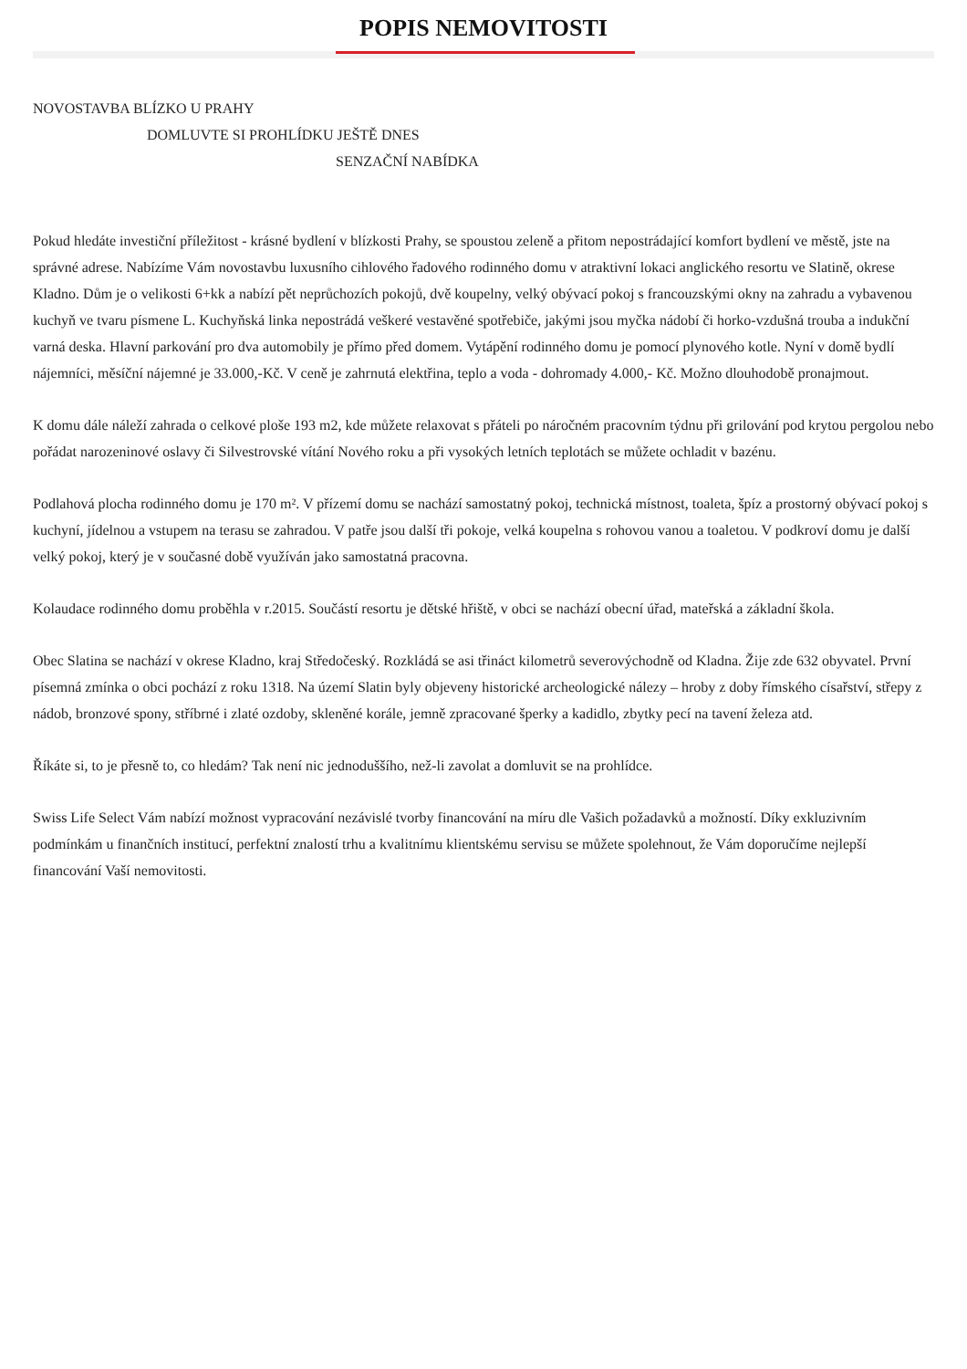POPIS NEMOVITOSTI
NOVOSTAVBA BLÍZKO U PRAHY
DOMLUVTE SI PROHLÍDKU JEŠTĚ DNES
SENZAČNÍ NABÍDKA
Pokud hledáte investiční příležitost - krásné bydlení v blízkosti Prahy, se spoustou zeleně a přitom nepostrádající komfort bydlení ve městě, jste na správné adrese. Nabízíme Vám novostavbu luxusního cihlového řadového rodinného domu v atraktivní lokaci anglického resortu ve Slatině, okrese Kladno. Dům je o velikosti 6+kk a nabízí pět neprůchozích pokojů, dvě koupelny, velký obývací pokoj s francouzskými okny na zahradu a vybavenou kuchyň ve tvaru písmene L. Kuchyňská linka nepostrádá veškeré vestavěné spotřebiče, jakými jsou myčka nádobí či horko-vzdušná trouba a indukční varná deska. Hlavní parkování pro dva automobily je přímo před domem. Vytápění rodinného domu je pomocí plynového kotle. Nyní v domě bydlí nájemníci, měsíční nájemné je 33.000,-Kč. V ceně je zahrnutá elektřina, teplo a voda - dohromady 4.000,- Kč. Možno dlouhodobě pronajmout.
K domu dále náleží zahrada o celkové ploše 193 m2, kde můžete relaxovat s přáteli po náročném pracovním týdnu při grilování pod krytou pergolou nebo pořádat narozeninové oslavy či Silvestrovské vítání Nového roku a při vysokých letních teplotách se můžete ochladit v bazénu.
Podlahová plocha rodinného domu je 170 m². V přízemí domu se nachází samostatný pokoj, technická místnost, toaleta, špíz a prostorný obývací pokoj s kuchyní, jídelnou a vstupem na terasu se zahradou. V patře jsou další tři pokoje, velká koupelna s rohovou vanou a toaletou. V podkroví domu je další velký pokoj, který je v současné době využíván jako samostatná pracovna.
Kolaudace rodinného domu proběhla v r.2015. Součástí resortu je dětské hřiště, v obci se nachází obecní úřad, mateřská a základní škola.
Obec Slatina se nachází v okrese Kladno, kraj Středočeský. Rozkládá se asi třináct kilometrů severovýchodně od Kladna. Žije zde 632 obyvatel. První písemná zmínka o obci pochází z roku 1318. Na území Slatin byly objeveny historické archeologické nálezy – hroby z doby římského císařství, střepy z nádob, bronzové spony, stříbrné i zlaté ozdoby, skleněné korále, jemně zpracované šperky a kadidlo, zbytky pecí na tavení železa atd.
Říkáte si, to je přesně to, co hledám? Tak není nic jednoduššího, než-li zavolat a domluvit se na prohlídce.
Swiss Life Select Vám nabízí možnost vypracování nezávislé tvorby financování na míru dle Vašich požadavků a možností. Díky exkluzivním podmínkám u finančních institucí, perfektní znalostí trhu a kvalitnímu klientskému servisu se můžete spolehnout, že Vám doporučíme nejlepší financování Vaší nemovitosti.